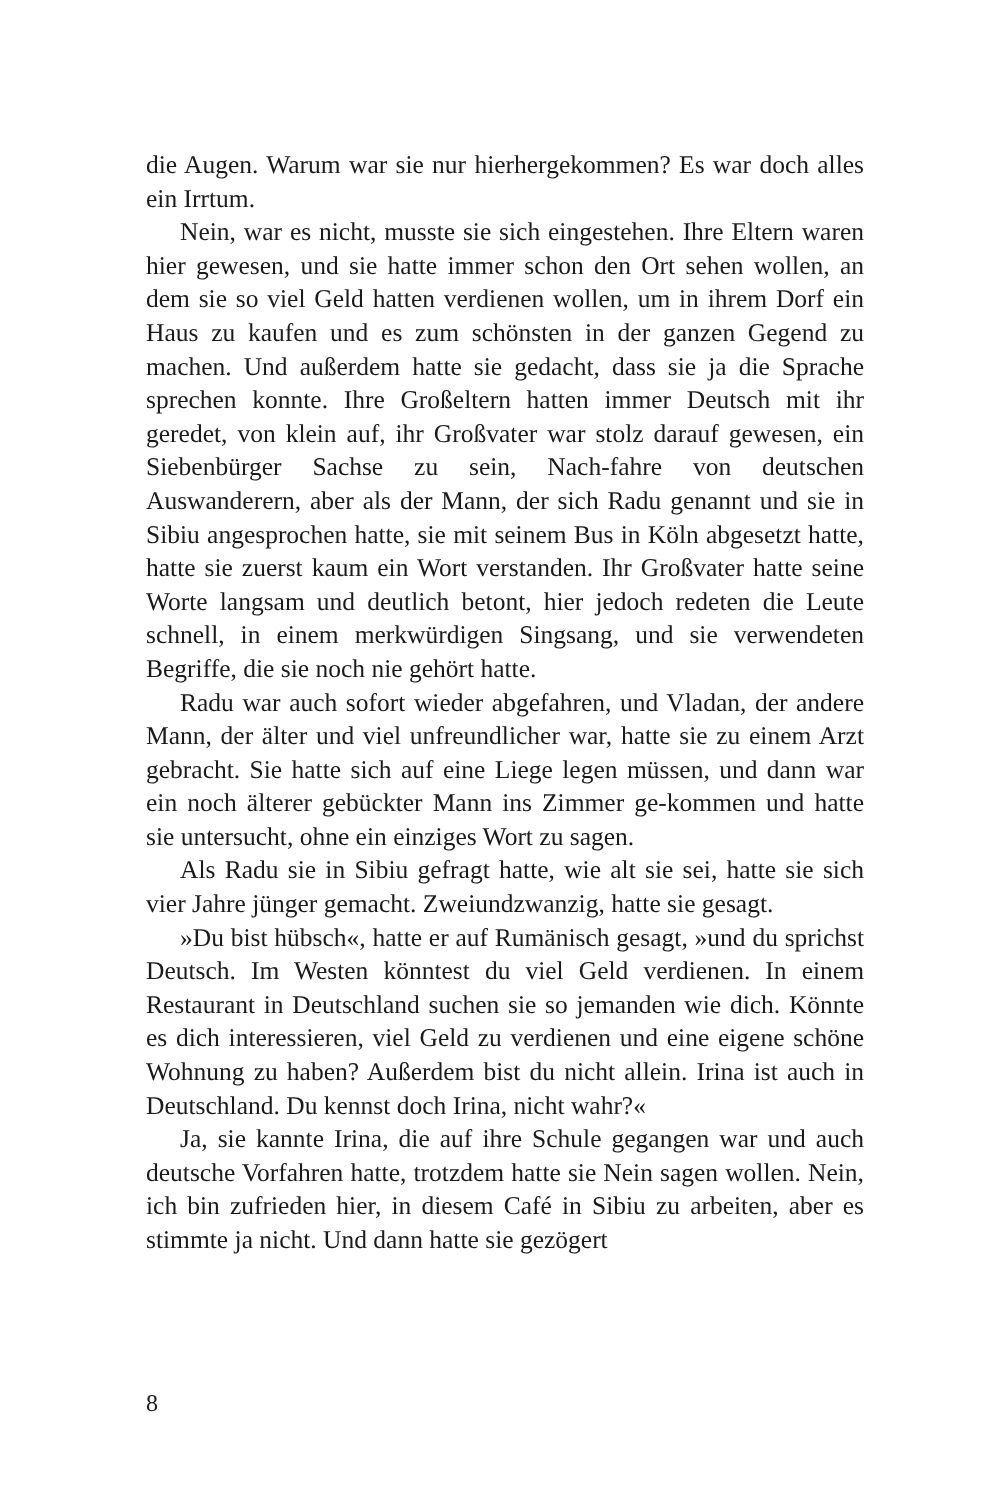die Augen. Warum war sie nur hierhergekommen? Es war doch alles ein Irrtum.
Nein, war es nicht, musste sie sich eingestehen. Ihre Eltern waren hier gewesen, und sie hatte immer schon den Ort sehen wollen, an dem sie so viel Geld hatten verdienen wollen, um in ihrem Dorf ein Haus zu kaufen und es zum schönsten in der ganzen Gegend zu machen. Und außerdem hatte sie gedacht, dass sie ja die Sprache sprechen konnte. Ihre Großeltern hatten immer Deutsch mit ihr geredet, von klein auf, ihr Großvater war stolz darauf gewesen, ein Siebenbürger Sachse zu sein, Nach-fahre von deutschen Auswanderern, aber als der Mann, der sich Radu genannt und sie in Sibiu angesprochen hatte, sie mit seinem Bus in Köln abgesetzt hatte, hatte sie zuerst kaum ein Wort verstanden. Ihr Großvater hatte seine Worte langsam und deutlich betont, hier jedoch redeten die Leute schnell, in einem merkwürdigen Singsang, und sie verwendeten Begriffe, die sie noch nie gehört hatte.
Radu war auch sofort wieder abgefahren, und Vladan, der andere Mann, der älter und viel unfreundlicher war, hatte sie zu einem Arzt gebracht. Sie hatte sich auf eine Liege legen müssen, und dann war ein noch älterer gebückter Mann ins Zimmer ge-kommen und hatte sie untersucht, ohne ein einziges Wort zu sagen.
Als Radu sie in Sibiu gefragt hatte, wie alt sie sei, hatte sie sich vier Jahre jünger gemacht. Zweiundzwanzig, hatte sie gesagt.
»Du bist hübsch«, hatte er auf Rumänisch gesagt, »und du sprichst Deutsch. Im Westen könntest du viel Geld verdienen. In einem Restaurant in Deutschland suchen sie so jemanden wie dich. Könnte es dich interessieren, viel Geld zu verdienen und eine eigene schöne Wohnung zu haben? Außerdem bist du nicht allein. Irina ist auch in Deutschland. Du kennst doch Irina, nicht wahr?«
Ja, sie kannte Irina, die auf ihre Schule gegangen war und auch deutsche Vorfahren hatte, trotzdem hatte sie Nein sagen wollen. Nein, ich bin zufrieden hier, in diesem Café in Sibiu zu arbeiten, aber es stimmte ja nicht. Und dann hatte sie gezögert
8